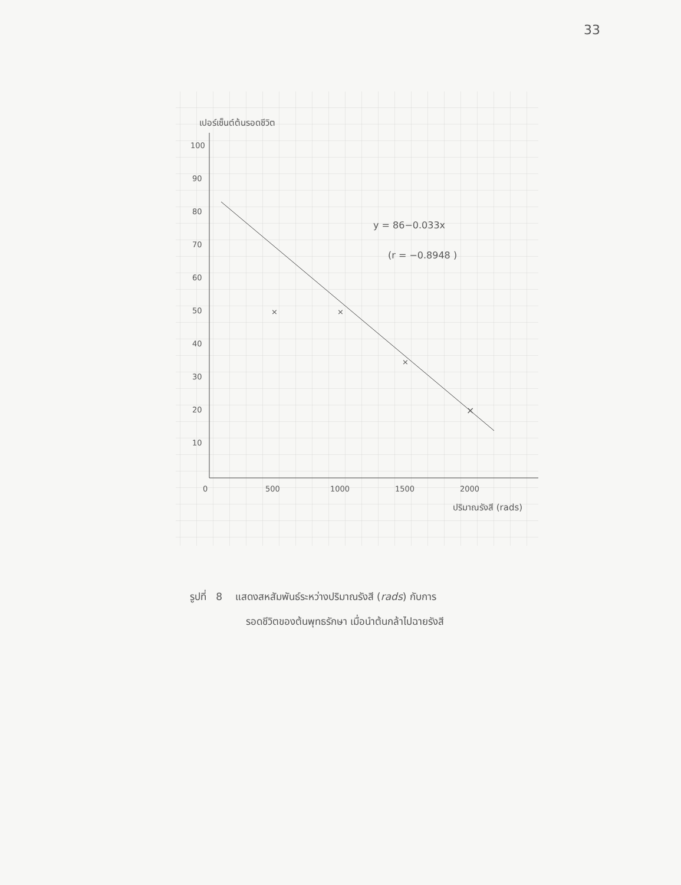33
เปอร์เซ็นต์ต้นรอดชีวิต
100
90
80
70
60
50
40
30
20
10
0
500
1000
1500
2000
ปริมาณรังสี (rads)
×
×
×
×
y = 86−0.033x
(r = −0.8948 )
รูปที่ 8 แสดงสหสัมพันธ์ระหว่างปริมาณรังสี (rads) กับการ
รอดชีวิตของต้นพุทธรักษา เมื่อนำต้นกล้าไปฉายรังสี